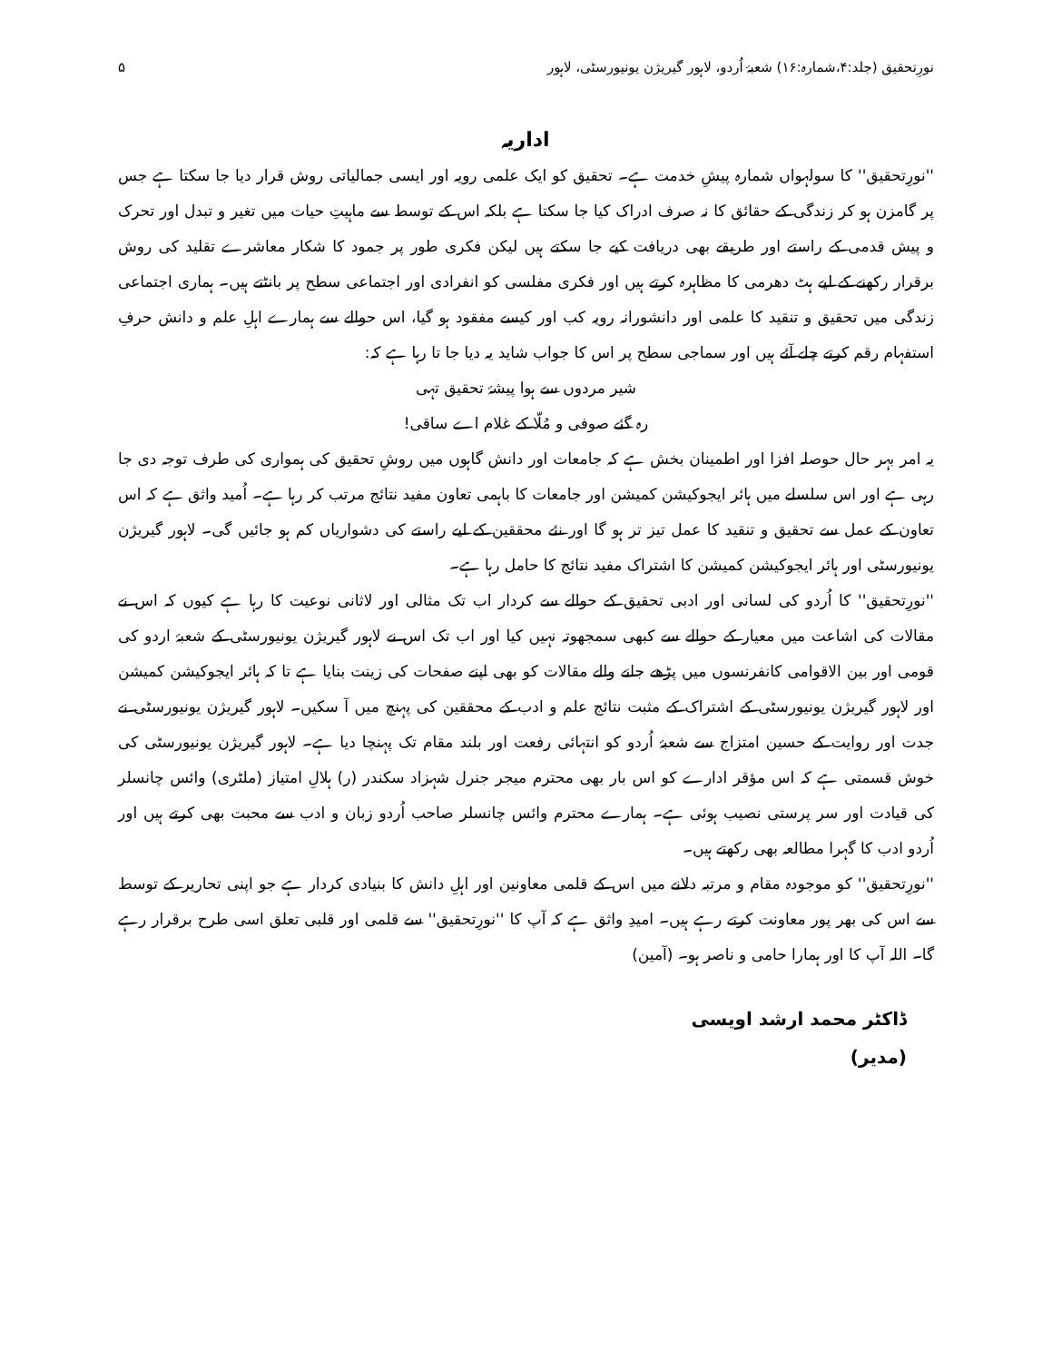نورِتحقیق (جلد:۴،شمارہ:۱۶) شعبۂ اُردو، لاہور گیریژن یونیورسٹی، لاہور ۵
اداریہ
''نورِتحقیق'' کا سولہواں شمارہ پیشِ خدمت ہے۔ تحقیق کو ایک علمی رویہ اور ایسی جمالیاتی روش قرار دیا جا سکتا ہے جس پر گامزن ہو کر زندگی کے حقائق کا نہ صرف ادراک کیا جا سکتا ہے بلکہ اس کے توسط سے ماہیتِ حیات میں تغیر و تبدل اور تحرک و پیش قدمی کے راستے اور طریقے بھی دریافت کیے جا سکتے ہیں لیکن فکری طور پر جمود کا شکار معاشرے تقلید کی روش برقرار رکھنے کے لیے ہٹ دھرمی کا مظاہرہ کرتے ہیں اور فکری مفلسی کو انفرادی اور اجتماعی سطح پر بانٹتے ہیں۔ ہماری اجتماعی زندگی میں تحقیق و تنقید کا علمی اور دانشورانہ رویہ کب اور کیسے مفقود ہو گیا، اس حوالے سے ہمارے اہلِ علم و دانش حرفِ استفہام رقم کرتے چلے آئے ہیں اور سماجی سطح پر اس کا جواب شاید یہ دیا جا تا رہا ہے کہ:
شیر مردوں سے ہوا پیشۂ تحقیق تہی
رہ گئے صوفی و مُلّا کے غلام اے ساقی!
یہ امر بہر حال حوصلہ افزا اور اطمینان بخش ہے کہ جامعات اور دانش گاہوں میں روشِ تحقیق کی ہمواری کی طرف توجہ دی جا رہی ہے اور اس سلسلے میں ہائر ایجوکیشن کمیشن اور جامعات کا باہمی تعاون مفید نتائج مرتب کر رہا ہے۔ اُمید واثق ہے کہ اس تعاون کے عمل سے تحقیق و تنقید کا عمل تیز تر ہو گا اور نئے محققین کے لیے راستے کی دشواریاں کم ہو جائیں گی۔ لاہور گیریژن یونیورسٹی اور ہائر ایجوکیشن کمیشن کا اشتراک مفید نتائج کا حامل رہا ہے۔
''نورِتحقیق'' کا اُردو کی لسانی اور ادبی تحقیق کے حوالے سے کردار اب تک مثالی اور لاثانی نوعیت کا رہا ہے کیوں کہ اس نے مقالات کی اشاعت میں معیار کے حوالے سے کبھی سمجھوتہ نہیں کیا اور اب تک اس نے لاہور گیریژن یونیورسٹی کے شعبۂ اردو کی قومی اور بین الاقوامی کانفرنسوں میں پڑھے جانے والے مقالات کو بھی اپنے صفحات کی زینت بنایا ہے تا کہ ہائر ایجوکیشن کمیشن اور لاہور گیریژن یونیورسٹی کے اشتراک کے مثبت نتائج علم و ادب کے محققین کی پہنچ میں آ سکیں۔ لاہور گیریژن یونیورسٹی نے جدت اور روایت کے حسین امتزاج سے شعبۂ اُردو کو انتہائی رفعت اور بلند مقام تک پہنچا دیا ہے۔ لاہور گیریژن یونیورسٹی کی خوش قسمتی ہے کہ اس مؤقر ادارے کو اس بار بھی محترم میجر جنرل شہزاد سکندر (ر) ہلالِ امتیاز (ملٹری) وائس چانسلر کی قیادت اور سر پرستی نصیب ہوئی ہے۔ ہمارے محترم وائس چانسلر صاحب اُردو زبان و ادب سے محبت بھی کرتے ہیں اور اُردو ادب کا گہرا مطالعہ بھی رکھتے ہیں۔
''نورِتحقیق'' کو موجودہ مقام و مرتبہ دلانے میں اس کے قلمی معاونین اور اہلِ دانش کا بنیادی کردار ہے جو اپنی تحاریر کے توسط سے اس کی بھر پور معاونت کرتے رہے ہیں۔ امیدِ واثق ہے کہ آپ کا ''نورِتحقیق'' سے قلمی اور قلبی تعلق اسی طرح برقرار رہے گا۔ اللہ آپ کا اور ہمارا حامی و ناصر ہو۔ (آمین)
ڈاکٹر محمد ارشد اویسی
(مدیر)